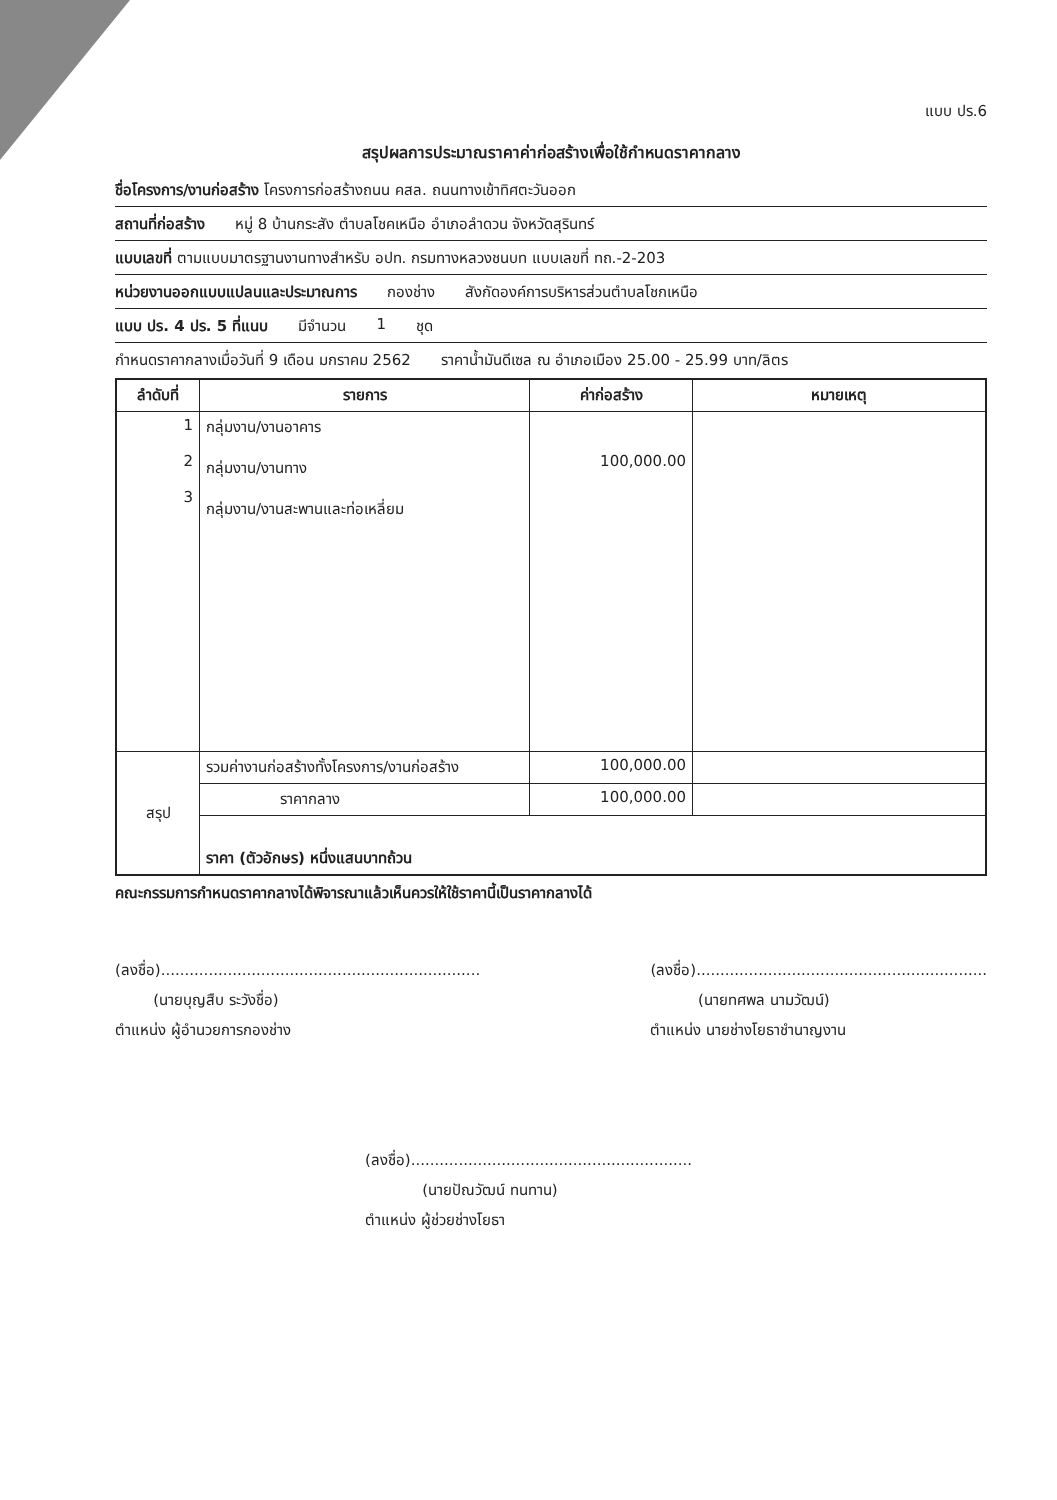แบบ ปร.6
สรุปผลการประมาณราคาค่าก่อสร้างเพื่อใช้กำหนดราคากลาง
ชื่อโครงการ/งานก่อสร้าง โครงการก่อสร้างถนน คสล. ถนนทางเข้าทิศตะวันออก
สถานที่ก่อสร้าง หมู่ 8 บ้านกระสัง ตำบลโชคเหนือ อำเภอลำดวน จังหวัดสุรินทร์
แบบเลขที่ ตามแบบมาตรฐานงานทางสำหรับ อปท. กรมทางหลวงชนบท แบบเลขที่ ทถ.-2-203
หน่วยงานออกแบบแปลนและประมาณการ กองช่าง สังกัดองค์การบริหารส่วนตำบลโชกเหนือ
แบบ ปร. 4 ปร. 5 ที่แนบ มีจำนวน 1 ชุด
กำหนดราคากลางเมื่อวันที่ 9 เดือน มกราคม 2562 ราคาน้ำมันดีเซล ณ อำเภอเมือง 25.00 - 25.99 บาท/ลิตร
| ลำดับที่ | รายการ | ค่าก่อสร้าง | หมายเหตุ |
| --- | --- | --- | --- |
| 1 2 3 | กลุ่มงาน/งานอาคาร กลุ่มงาน/งานทาง กลุ่มงาน/งานสะพานและท่อเหลี่ยม | 100,000.00 | |
| สรุป | รวมค่างานก่อสร้างทั้งโครงการ/งานก่อสร้าง | 100,000.00 | |
| | ราคากลาง | 100,000.00 | |
| | ราคา (ตัวอักษร) หนึ่งแสนบาทถ้วน | | |
คณะกรรมการกำหนดราคากลางได้พิจารณาแล้วเห็นควรให้ใช้ราคานี้เป็นราคากลางได้
(ลงชื่อ)...................................................................
(นายบุญสืบ ระวังชื่อ)
ตำแหน่ง ผู้อำนวยการกองช่าง
(ลงชื่อ).............................................................
(นายทศพล นามวัฒน์)
ตำแหน่ง นายช่างโยธาชำนาญงาน
(ลงชื่อ)...........................................................
(นายปัณวัฒน์ ทนทาน)
ตำแหน่ง ผู้ช่วยช่างโยธา